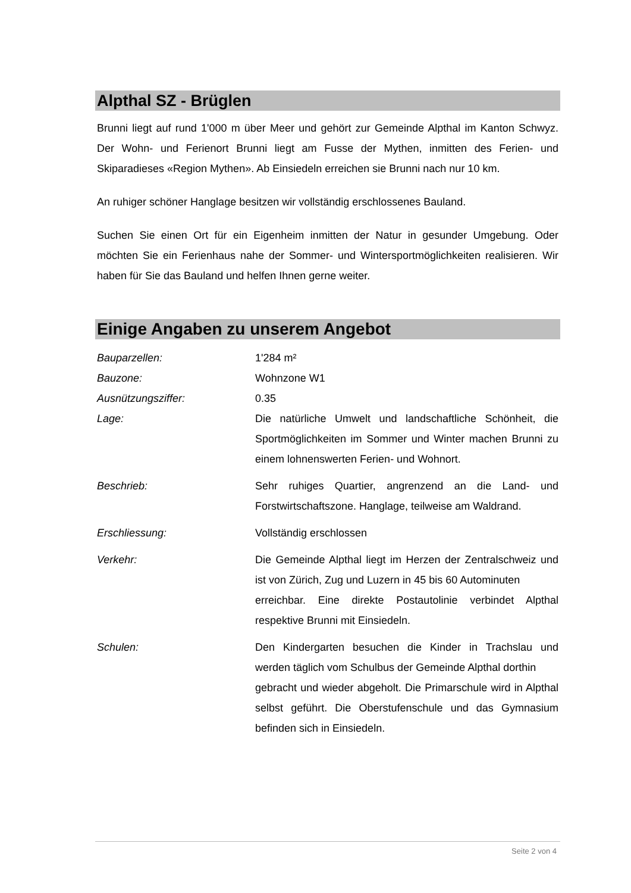Alpthal SZ - Brüglen
Brunni liegt auf rund 1'000 m über Meer und gehört zur Gemeinde Alpthal im Kanton Schwyz. Der Wohn- und Ferienort Brunni liegt am Fusse der Mythen, inmitten des Ferien- und Skiparadieses «Region Mythen». Ab Einsiedeln erreichen sie Brunni nach nur 10 km.
An ruhiger schöner Hanglage besitzen wir vollständig erschlossenes Bauland.
Suchen Sie einen Ort für ein Eigenheim inmitten der Natur in gesunder Umgebung. Oder möchten Sie ein Ferienhaus nahe der Sommer- und Wintersportmöglichkeiten realisieren. Wir haben für Sie das Bauland und helfen Ihnen gerne weiter.
Einige Angaben zu unserem Angebot
| Bauparzellen: | 1'284 m² |
| Bauzone: | Wohnzone W1 |
| Ausnützungsziffer: | 0.35 |
| Lage: | Die natürliche Umwelt und landschaftliche Schönheit, die Sportmöglichkeiten im Sommer und Winter machen Brunni zu einem lohnenswerten Ferien- und Wohnort. |
| Beschrieb: | Sehr ruhiges Quartier, angrenzend an die Land- und Forstwirtschaftszone. Hanglage, teilweise am Waldrand. |
| Erschliessung: | Vollständig erschlossen |
| Verkehr: | Die Gemeinde Alpthal liegt im Herzen der Zentralschweiz und ist von Zürich, Zug und Luzern in 45 bis 60 Autominuten erreichbar. Eine direkte Postautolinie verbindet Alpthal respektive Brunni mit Einsiedeln. |
| Schulen: | Den Kindergarten besuchen die Kinder in Trachslau und werden täglich vom Schulbus der Gemeinde Alpthal dorthin gebracht und wieder abgeholt. Die Primarschule wird in Alpthal selbst geführt. Die Oberstufenschule und das Gymnasium befinden sich in Einsiedeln. |
Seite 2 von 4